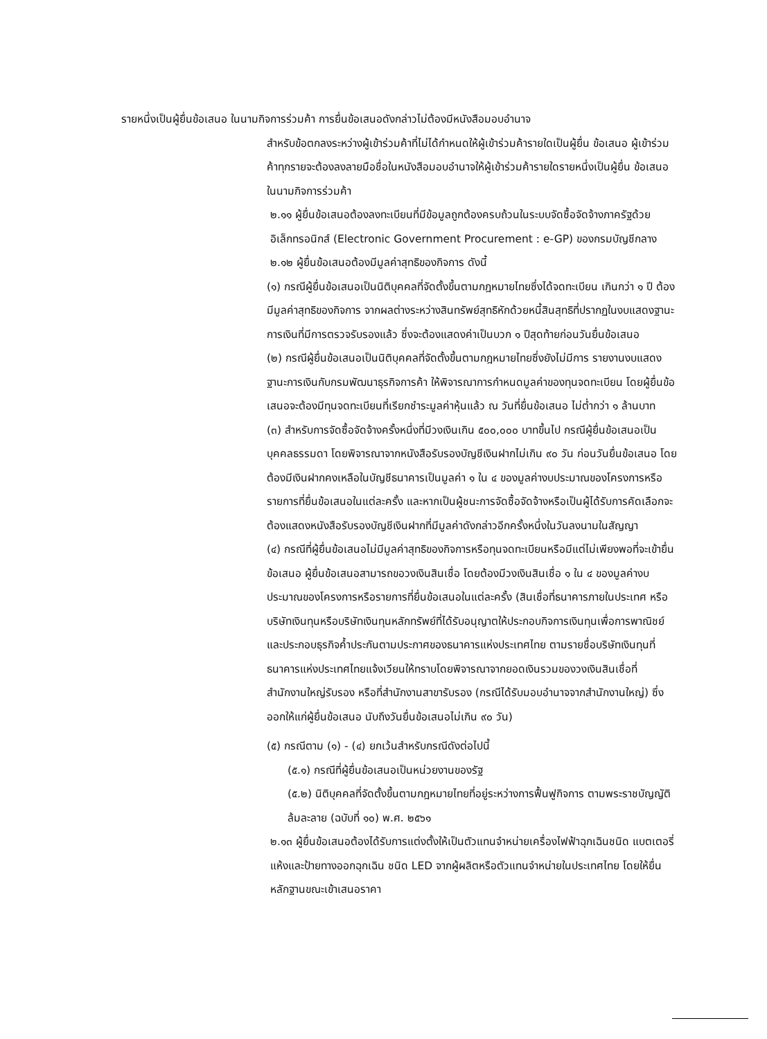รายหนึ่งเป็นผู้ยื่นข้อเสนอ ในนามกิจการร่วมค้า การยื่นข้อเสนอดังกล่าวไม่ต้องมีหนังสือมอบอำนาจ
สำหรับข้อตกลงระหว่างผู้เข้าร่วมค้าที่ไม่ได้กำหนดให้ผู้เข้าร่วมค้ารายใดเป็นผู้ยื่น ข้อเสนอ ผู้เข้าร่วมค้าทุกรายจะต้องลงลายมือชื่อในหนังสือมอบอำนาจให้ผู้เข้าร่วมค้ารายใดรายหนึ่งเป็นผู้ยื่น ข้อเสนอในนามกิจการร่วมค้า
๒.๑๑ ผู้ยื่นข้อเสนอต้องลงทะเบียนที่มีข้อมูลถูกต้องครบถ้วนในระบบจัดซื้อจัดจ้างภาครัฐด้วยอิเล็กทรอนิกส์ (Electronic Government Procurement : e-GP) ของกรมบัญชีกลาง
๒.๑๒ ผู้ยื่นข้อเสนอต้องมีมูลค่าสุทธิของกิจการ ดังนี้
(๑) กรณีผู้ยื่นข้อเสนอเป็นนิติบุคคลที่จัดตั้งขึ้นตามกฎหมายไทยซึ่งได้จดทะเบียน เกินกว่า ๑ ปี ต้องมีมูลค่าสุทธิของกิจการ จากผลต่างระหว่างสินทรัพย์สุทธิหักด้วยหนี้สินสุทธิที่ปรากฏในงบแสดงฐานะการเงินที่มีการตรวจรับรองแล้ว ซึ่งจะต้องแสดงค่าเป็นบวก ๑ ปีสุดท้ายก่อนวันยื่นข้อเสนอ
(๒) กรณีผู้ยื่นข้อเสนอเป็นนิติบุคคลที่จัดตั้งขึ้นตามกฎหมายไทยซึ่งยังไม่มีการ รายงานงบแสดงฐานะการเงินกับกรมพัฒนาธุรกิจการค้า ให้พิจารณาการกำหนดมูลค่าของทุนจดทะเบียน โดยผู้ยื่นข้อเสนอจะต้องมีทุนจดทะเบียนที่เรียกชำระมูลค่าหุ้นแล้ว ณ วันที่ยื่นข้อเสนอ ไม่ต่ำกว่า ๑ ล้านบาท
(๓) สำหรับการจัดซื้อจัดจ้างครั้งหนึ่งที่มีวงเงินเกิน ๕๐๐,๐๐๐ บาทขึ้นไป กรณีผู้ยื่นข้อเสนอเป็นบุคคลธรรมดา โดยพิจารณาจากหนังสือรับรองบัญชีเงินฝากไม่เกิน ๙๐ วัน ก่อนวันยื่นข้อเสนอ โดยต้องมีเงินฝากคงเหลือในบัญชีธนาคารเป็นมูลค่า ๑ ใน ๔ ของมูลค่างบประมาณของโครงการหรือรายการที่ยื่นข้อเสนอในแต่ละครั้ง และหากเป็นผู้ชนะการจัดซื้อจัดจ้างหรือเป็นผู้ได้รับการคัดเลือกจะต้องแสดงหนังสือรับรองบัญชีเงินฝากที่มีมูลค่าดังกล่าวอีกครั้งหนึ่งในวันลงนามในสัญญา
(๔) กรณีที่ผู้ยื่นข้อเสนอไม่มีมูลค่าสุทธิของกิจการหรือทุนจดทะเบียนหรือมีแต่ไม่เพียงพอที่จะเข้ายื่นข้อเสนอ ผู้ยื่นข้อเสนอสามารถขอวงเงินสินเชื่อ โดยต้องมีวงเงินสินเชื่อ ๑ ใน ๔ ของมูลค่างบประมาณของโครงการหรือรายการที่ยื่นข้อเสนอในแต่ละครั้ง (สินเชื่อที่ธนาคารภายในประเทศ หรือบริษัทเงินทุนหรือบริษัทเงินทุนหลักทรัพย์ที่ได้รับอนุญาตให้ประกอบกิจการเงินทุนเพื่อการพาณิชย์และประกอบธุรกิจค้ำประกันตามประกาศของธนาคารแห่งประเทศไทย ตามรายชื่อบริษัทเงินทุนที่ธนาคารแห่งประเทศไทยแจ้งเวียนให้ทราบโดยพิจารณาจากยอดเงินรวมของวงเงินสินเชื่อที่สำนักงานใหญ่รับรอง หรือที่สำนักงานสาขารับรอง (กรณีได้รับมอบอำนาจจากสำนักงานใหญ่) ซึ่งออกให้แก่ผู้ยื่นข้อเสนอ นับถึงวันยื่นข้อเสนอไม่เกิน ๙๐ วัน)
(๕) กรณีตาม (๑) - (๔) ยกเว้นสำหรับกรณีดังต่อไปนี้
(๕.๑) กรณีที่ผู้ยื่นข้อเสนอเป็นหน่วยงานของรัฐ
(๕.๒) นิติบุคคลที่จัดตั้งขึ้นตามกฎหมายไทยที่อยู่ระหว่างการฟื้นฟูกิจการ ตามพระราชบัญญัติล้มละลาย (ฉบับที่ ๑๐) พ.ศ. ๒๕๖๑
๒.๑๓ ผู้ยื่นข้อเสนอต้องได้รับการแต่งตั้งให้เป็นตัวแทนจำหน่ายเครื่องไฟฟ้าฉุกเฉินชนิด แบตเตอรี่แห้งและป้ายทางออกฉุกเฉิน ชนิด LED จากผู้ผลิตหรือตัวแทนจำหน่ายในประเทศไทย โดยให้ยื่นหลักฐานขณะเข้าเสนอราคา